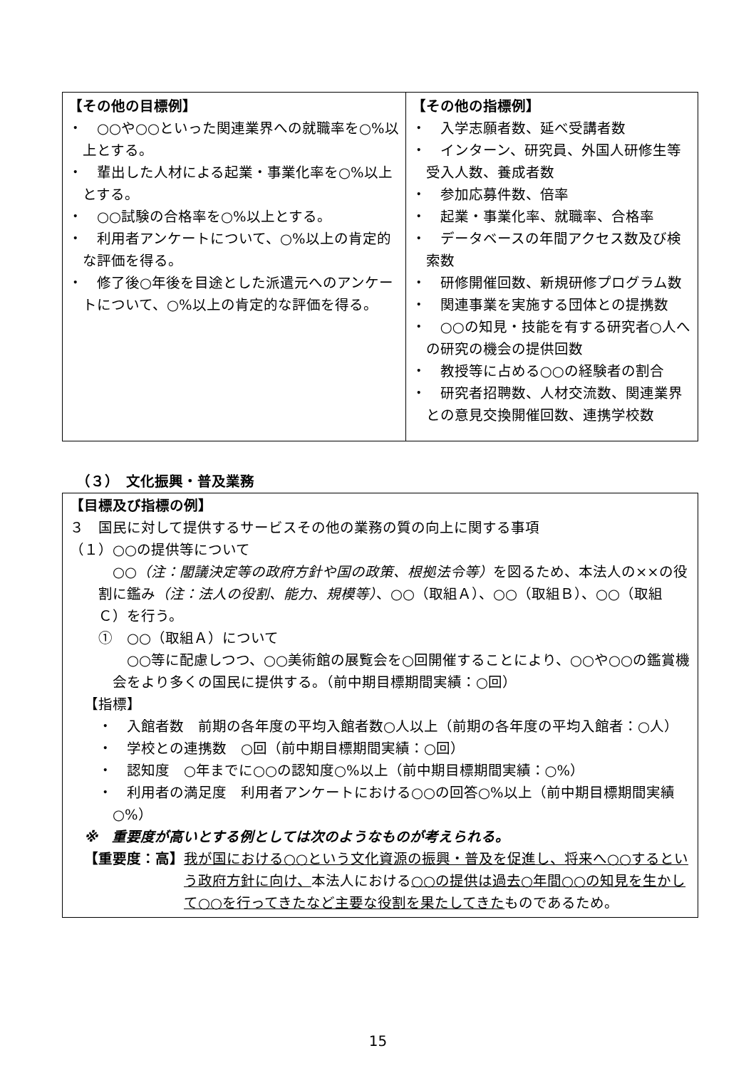| 【その他の目標例】 ・ ○○や○○といった関連業界への就職率を○%以上とする。 ・ 輩出した人材による起業・事業化率を○%以上とする。 ・ ○○試験の合格率を○%以上とする。 ・ 利用者アンケートについて、○%以上の肯定的な評価を得る。 ・ 修了後○年後を目途とした派遣元へのアンケートについて、○%以上の肯定的な評価を得る。 | 【その他の指標例】 ・ 入学志願者数、延べ受講者数 ・ インターン、研究員、外国人研修生等受入人数、養成者数 ・ 参加応募件数、倍率 ・ 起業・事業化率、就職率、合格率 ・ データベースの年間アクセス数及び検索数 ・ 研修開催回数、新規研修プログラム数 ・ 関連事業を実施する団体との提携数 ・ ○○の知見・技能を有する研究者○人への研究の機会の提供回数 ・ 教授等に占める○○の経験者の割合 ・ 研究者招聘数、人材交流数、関連業界との意見交換開催回数、連携学校数 |
（３）　文化振興・普及業務
【目標及び指標の例】
３　国民に対して提供するサービスその他の業務の質の向上に関する事項
（１）○○の提供等について
○○（注：閣議決定等の政府方針や国の政策、根拠法令等）を図るため、本法人の××の役割に鑑み（注：法人の役割、能力、規模等）、○○（取組Ａ）、○○（取組Ｂ）、○○（取組Ｃ）を行う。
①　○○（取組Ａ）について
○○等に配慮しつつ、○○美術館の展覧会を○回開催することにより、○○や○○の鑑賞機会をより多くの国民に提供する。（前中期目標期間実績：○回）
【指標】
・　入館者数　前期の各年度の平均入館者数○人以上（前期の各年度の平均入館者：○人）
・　学校との連携数　○回（前中期目標期間実績：○回）
・　認知度　○年までに○○の認知度○%以上（前中期目標期間実績：○%）
・　利用者の満足度　利用者アンケートにおける○○の回答○%以上（前中期目標期間実績○%）
※　重要度が高いとする例としては次のようなものが考えられる。
【重要度：高】 我が国における○○という文化資源の振興・普及を促進し、将来へ○○するという政府方針に向け、本法人における○○の提供は過去○年間○○の知見を生かして○○を行ってきたなど主要な役割を果たしてきたものであるため。
15